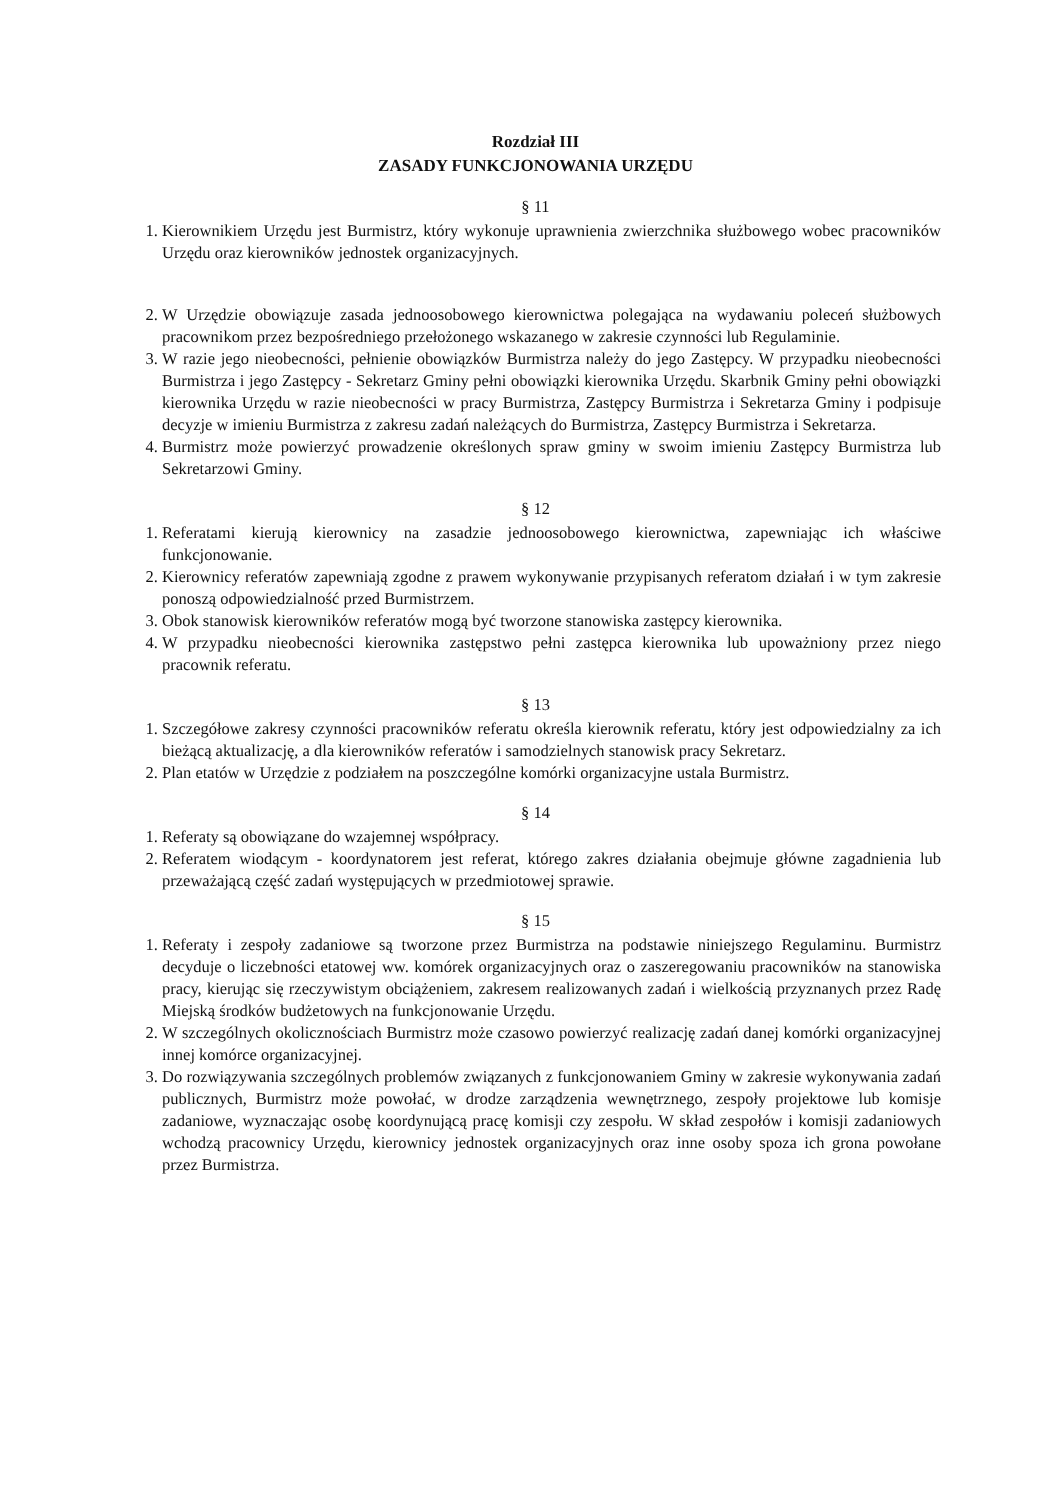Rozdział III
ZASADY FUNKCJONOWANIA URZĘDU
§ 11
1. Kierownikiem Urzędu jest Burmistrz, który wykonuje uprawnienia zwierzchnika służbowego wobec pracowników Urzędu oraz kierowników jednostek organizacyjnych.
2. W Urzędzie obowiązuje zasada jednoosobowego kierownictwa polegająca na wydawaniu poleceń służbowych pracownikom przez bezpośredniego przełożonego wskazanego w zakresie czynności lub Regulaminie.
3. W razie jego nieobecności, pełnienie obowiązków Burmistrza należy do jego Zastępcy. W przypadku nieobecności Burmistrza i jego Zastępcy - Sekretarz Gminy pełni obowiązki kierownika Urzędu. Skarbnik Gminy pełni obowiązki kierownika Urzędu w razie nieobecności w pracy Burmistrza, Zastępcy Burmistrza i Sekretarza Gminy i podpisuje decyzje w imieniu Burmistrza z zakresu zadań należących do Burmistrza, Zastępcy Burmistrza i Sekretarza.
4. Burmistrz może powierzyć prowadzenie określonych spraw gminy w swoim imieniu Zastępcy Burmistrza lub Sekretarzowi Gminy.
§ 12
1. Referatami kierują kierownicy na zasadzie jednoosobowego kierownictwa, zapewniając ich właściwe funkcjonowanie.
2. Kierownicy referatów zapewniają zgodne z prawem wykonywanie przypisanych referatom działań i w tym zakresie ponoszą odpowiedzialność przed Burmistrzem.
3. Obok stanowisk kierowników referatów mogą być tworzone stanowiska zastępcy kierownika.
4. W przypadku nieobecności kierownika zastępstwo pełni zastępca kierownika lub upoważniony przez niego pracownik referatu.
§ 13
1. Szczegółowe zakresy czynności pracowników referatu określa kierownik referatu, który jest odpowiedzialny za ich bieżącą aktualizację, a dla kierowników referatów i samodzielnych stanowisk pracy Sekretarz.
2. Plan etatów w Urzędzie z podziałem na poszczególne komórki organizacyjne ustala Burmistrz.
§ 14
1. Referaty są obowiązane do wzajemnej współpracy.
2. Referatem wiodącym - koordynatorem jest referat, którego zakres działania obejmuje główne zagadnienia lub przeważającą część zadań występujących w przedmiotowej sprawie.
§ 15
1. Referaty i zespoły zadaniowe są tworzone przez Burmistrza na podstawie niniejszego Regulaminu. Burmistrz decyduje o liczebności etatowej ww. komórek organizacyjnych oraz o zaszeregowaniu pracowników na stanowiska pracy, kierując się rzeczywistym obciążeniem, zakresem realizowanych zadań i wielkością przyznanych przez Radę Miejską środków budżetowych na funkcjonowanie Urzędu.
2. W szczególnych okolicznościach Burmistrz może czasowo powierzyć realizację zadań danej komórki organizacyjnej innej komórce organizacyjnej.
3. Do rozwiązywania szczególnych problemów związanych z funkcjonowaniem Gminy w zakresie wykonywania zadań publicznych, Burmistrz może powołać, w drodze zarządzenia wewnętrznego, zespoły projektowe lub komisje zadaniowe, wyznaczając osobę koordynującą pracę komisji czy zespołu. W skład zespołów i komisji zadaniowych wchodzą pracownicy Urzędu, kierownicy jednostek organizacyjnych oraz inne osoby spoza ich grona powołane przez Burmistrza.